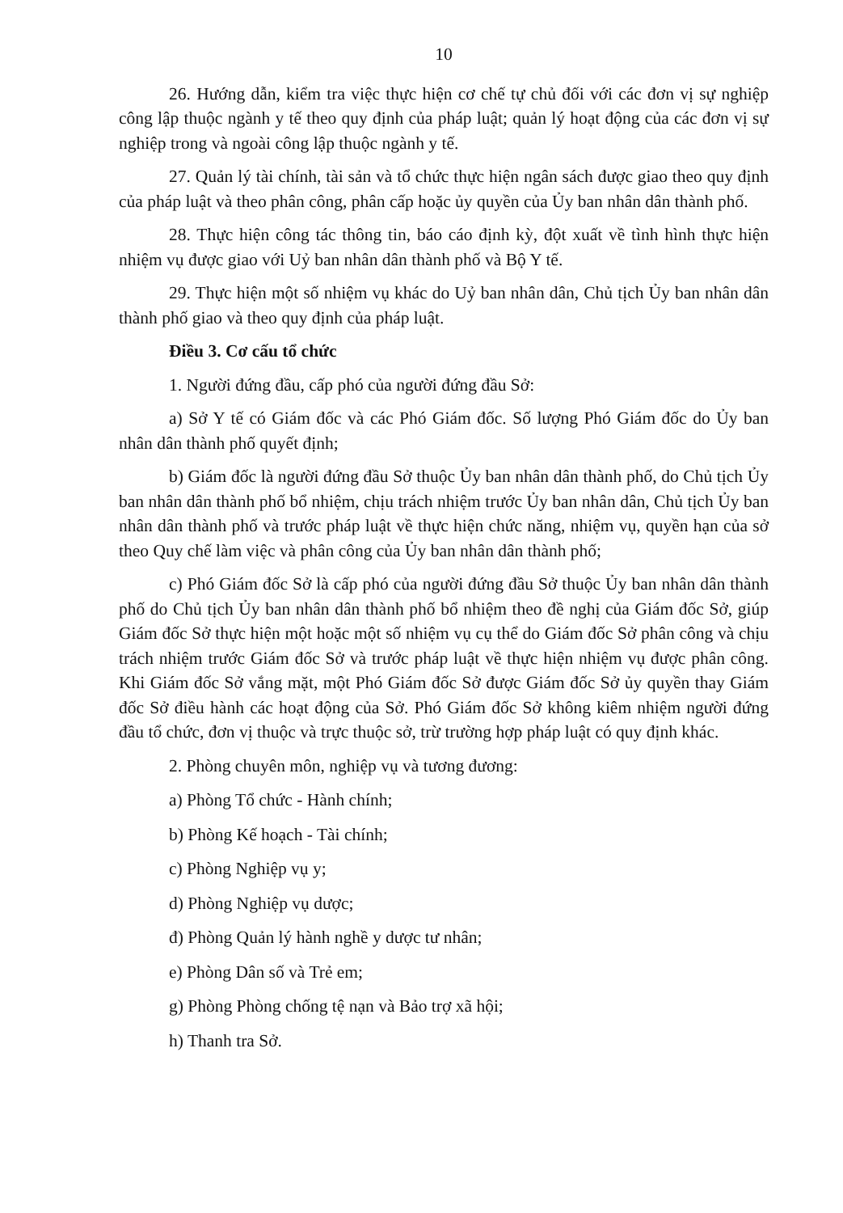10
26. Hướng dẫn, kiểm tra việc thực hiện cơ chế tự chủ đối với các đơn vị sự nghiệp công lập thuộc ngành y tế theo quy định của pháp luật; quản lý hoạt động của các đơn vị sự nghiệp trong và ngoài công lập thuộc ngành y tế.
27. Quản lý tài chính, tài sản và tổ chức thực hiện ngân sách được giao theo quy định của pháp luật và theo phân công, phân cấp hoặc ủy quyền của Ủy ban nhân dân thành phố.
28. Thực hiện công tác thông tin, báo cáo định kỳ, đột xuất về tình hình thực hiện nhiệm vụ được giao với Uỷ ban nhân dân thành phố và Bộ Y tế.
29. Thực hiện một số nhiệm vụ khác do Uỷ ban nhân dân, Chủ tịch Ủy ban nhân dân thành phố giao và theo quy định của pháp luật.
Điều 3. Cơ cấu tổ chức
1. Người đứng đầu, cấp phó của người đứng đầu Sở:
a) Sở Y tế có Giám đốc và các Phó Giám đốc. Số lượng Phó Giám đốc do Ủy ban nhân dân thành phố quyết định;
b) Giám đốc là người đứng đầu Sở thuộc Ủy ban nhân dân thành phố, do Chủ tịch Ủy ban nhân dân thành phố bổ nhiệm, chịu trách nhiệm trước Ủy ban nhân dân, Chủ tịch Ủy ban nhân dân thành phố và trước pháp luật về thực hiện chức năng, nhiệm vụ, quyền hạn của sở theo Quy chế làm việc và phân công của Ủy ban nhân dân thành phố;
c) Phó Giám đốc Sở là cấp phó của người đứng đầu Sở thuộc Ủy ban nhân dân thành phố do Chủ tịch Ủy ban nhân dân thành phố bổ nhiệm theo đề nghị của Giám đốc Sở, giúp Giám đốc Sở thực hiện một hoặc một số nhiệm vụ cụ thể do Giám đốc Sở phân công và chịu trách nhiệm trước Giám đốc Sở và trước pháp luật về thực hiện nhiệm vụ được phân công. Khi Giám đốc Sở vắng mặt, một Phó Giám đốc Sở được Giám đốc Sở ủy quyền thay Giám đốc Sở điều hành các hoạt động của Sở. Phó Giám đốc Sở không kiêm nhiệm người đứng đầu tổ chức, đơn vị thuộc và trực thuộc sở, trừ trường hợp pháp luật có quy định khác.
2. Phòng chuyên môn, nghiệp vụ và tương đương:
a) Phòng Tổ chức - Hành chính;
b) Phòng Kế hoạch - Tài chính;
c) Phòng Nghiệp vụ y;
d) Phòng Nghiệp vụ dược;
đ) Phòng Quản lý hành nghề y dược tư nhân;
e) Phòng Dân số và Trẻ em;
g) Phòng Phòng chống tệ nạn và Bảo trợ xã hội;
h) Thanh tra Sở.